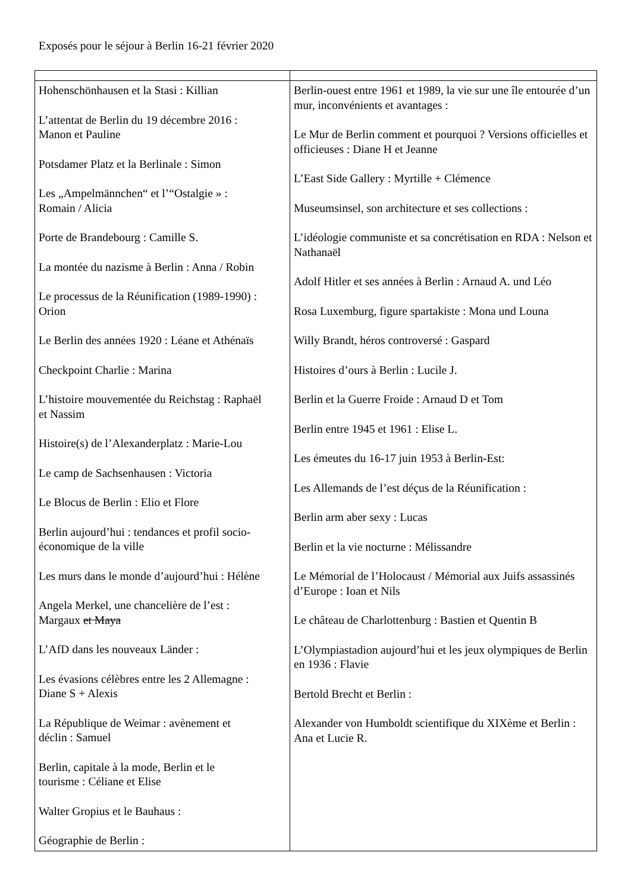Exposés pour le séjour à Berlin 16-21 février 2020
| Hohenschönhausen et la Stasi : Killian L’attentat de Berlin du 19 décembre 2016 : Manon et Pauline Potsdamer Platz et la Berlinale : Simon Les „Ampelmännchen“ et l’“Ostalgie » : Romain / Alicia Porte de Brandebourg : Camille S. La montée du nazisme à Berlin : Anna / Robin Le processus de la Réunification (1989-1990) : Orion Le Berlin des années 1920 : Léane et Athénaïs Checkpoint Charlie : Marina L’histoire mouvementée du Reichstag : Raphaël et Nassim Histoire(s) de l’Alexanderplatz : Marie-Lou Le camp de Sachsenhausen : Victoria Le Blocus de Berlin : Elio et Flore Berlin aujourd’hui : tendances et profil socio- économique de la ville Les murs dans le monde d’aujourd’hui : Hélène Angela Merkel, une chancelière de l’est : Margaux et Maya L’AfD dans les nouveaux Länder : Les évasions célèbres entre les 2 Allemagne : Diane S + Alexis La République de Weimar : avènement et déclin : Samuel Berlin, capitale à la mode, Berlin et le tourisme : Céliane et Elise Walter Gropius et le Bauhaus : Géographie de Berlin : | Berlin-ouest entre 1961 et 1989, la vie sur une île entourée d’un mur, inconvénients et avantages : Le Mur de Berlin comment et pourquoi ? Versions officielles et officieuses : Diane H et Jeanne L’East Side Gallery : Myrtille + Clémence Museumsinsel, son architecture et ses collections : L’idéologie communiste et sa concrétisation en RDA : Nelson et Nathanaël Adolf Hitler et ses années à Berlin : Arnaud A. und Léo Rosa Luxemburg, figure spartakiste : Mona und Louna Willy Brandt, héros controversé : Gaspard Histoires d’ours à Berlin : Lucile J. Berlin et la Guerre Froide : Arnaud D et Tom Berlin entre 1945 et 1961 : Elise L. Les émeutes du 16-17 juin 1953 à Berlin-Est: Les Allemands de l’est déçus de la Réunification : Berlin arm aber sexy : Lucas Berlin et la vie nocturne : Mélissandre Le Mémorial de l’Holocaust / Mémorial aux Juifs assassinés d’Europe : Ioan et Nils Le château de Charlottenburg : Bastien et Quentin B L’Olympiastadion aujourd’hui et les jeux olympiques de Berlin en 1936 : Flavie Bertold Brecht et Berlin : Alexander von Humboldt scientifique du XIXème et Berlin : Ana et Lucie R. |